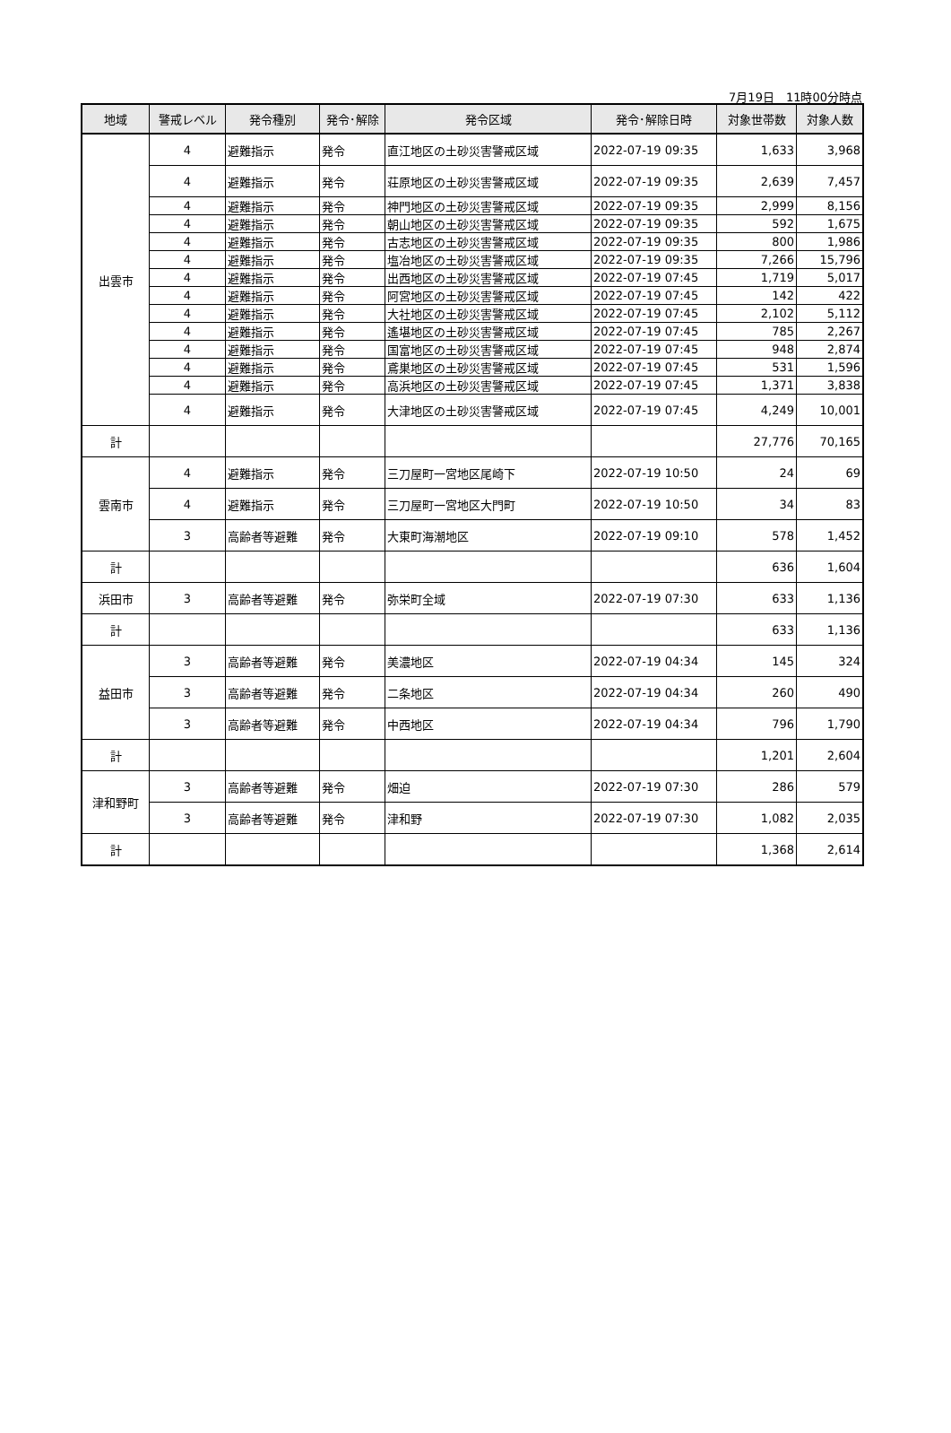7月19日　11時00分時点
| 地域 | 警戒レベル | 発令種別 | 発令･解除 | 発令区域 | 発令･解除日時 | 対象世帯数 | 対象人数 |
| --- | --- | --- | --- | --- | --- | --- | --- |
| 出雲市 | 4 | 避難指示 | 発令 | 直江地区の土砂災害警戒区域 | 2022-07-19 09:35 | 1,633 | 3,968 |
| | 4 | 避難指示 | 発令 | 荘原地区の土砂災害警戒区域 | 2022-07-19 09:35 | 2,639 | 7,457 |
| | 4 | 避難指示 | 発令 | 神門地区の土砂災害警戒区域 | 2022-07-19 09:35 | 2,999 | 8,156 |
| | 4 | 避難指示 | 発令 | 朝山地区の土砂災害警戒区域 | 2022-07-19 09:35 | 592 | 1,675 |
| | 4 | 避難指示 | 発令 | 古志地区の土砂災害警戒区域 | 2022-07-19 09:35 | 800 | 1,986 |
| | 4 | 避難指示 | 発令 | 塩冶地区の土砂災害警戒区域 | 2022-07-19 09:35 | 7,266 | 15,796 |
| | 4 | 避難指示 | 発令 | 出西地区の土砂災害警戒区域 | 2022-07-19 07:45 | 1,719 | 5,017 |
| | 4 | 避難指示 | 発令 | 阿宮地区の土砂災害警戒区域 | 2022-07-19 07:45 | 142 | 422 |
| | 4 | 避難指示 | 発令 | 大社地区の土砂災害警戒区域 | 2022-07-19 07:45 | 2,102 | 5,112 |
| | 4 | 避難指示 | 発令 | 遙堪地区の土砂災害警戒区域 | 2022-07-19 07:45 | 785 | 2,267 |
| | 4 | 避難指示 | 発令 | 国富地区の土砂災害警戒区域 | 2022-07-19 07:45 | 948 | 2,874 |
| | 4 | 避難指示 | 発令 | 鳶巣地区の土砂災害警戒区域 | 2022-07-19 07:45 | 531 | 1,596 |
| | 4 | 避難指示 | 発令 | 高浜地区の土砂災害警戒区域 | 2022-07-19 07:45 | 1,371 | 3,838 |
| | 4 | 避難指示 | 発令 | 大津地区の土砂災害警戒区域 | 2022-07-19 07:45 | 4,249 | 10,001 |
| 計 | | | | | | 27,776 | 70,165 |
| 雲南市 | 4 | 避難指示 | 発令 | 三刀屋町一宮地区尾崎下 | 2022-07-19 10:50 | 24 | 69 |
| | 4 | 避難指示 | 発令 | 三刀屋町一宮地区大門町 | 2022-07-19 10:50 | 34 | 83 |
| | 3 | 高齢者等避難 | 発令 | 大東町海潮地区 | 2022-07-19 09:10 | 578 | 1,452 |
| 計 | | | | | | 636 | 1,604 |
| 浜田市 | 3 | 高齢者等避難 | 発令 | 弥栄町全域 | 2022-07-19 07:30 | 633 | 1,136 |
| 計 | | | | | | 633 | 1,136 |
| 益田市 | 3 | 高齢者等避難 | 発令 | 美濃地区 | 2022-07-19 04:34 | 145 | 324 |
| | 3 | 高齢者等避難 | 発令 | 二条地区 | 2022-07-19 04:34 | 260 | 490 |
| | 3 | 高齢者等避難 | 発令 | 中西地区 | 2022-07-19 04:34 | 796 | 1,790 |
| 計 | | | | | | 1,201 | 2,604 |
| 津和野町 | 3 | 高齢者等避難 | 発令 | 畑迫 | 2022-07-19 07:30 | 286 | 579 |
| | 3 | 高齢者等避難 | 発令 | 津和野 | 2022-07-19 07:30 | 1,082 | 2,035 |
| 計 | | | | | | 1,368 | 2,614 |